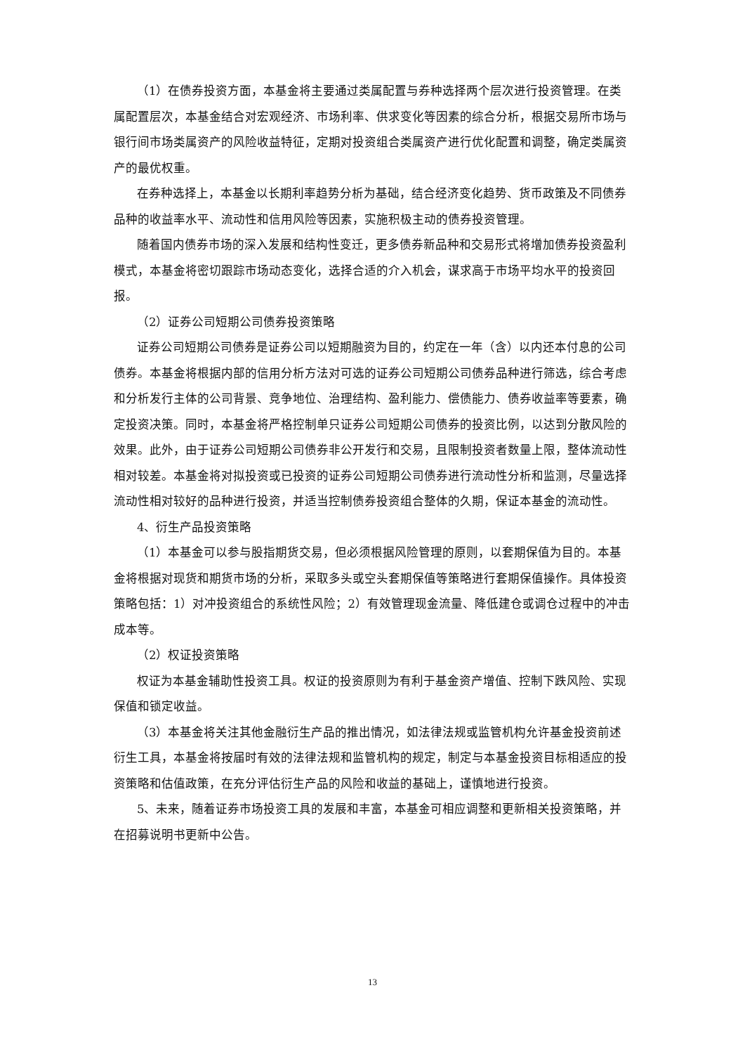（1）在债券投资方面，本基金将主要通过类属配置与券种选择两个层次进行投资管理。在类属配置层次，本基金结合对宏观经济、市场利率、供求变化等因素的综合分析，根据交易所市场与银行间市场类属资产的风险收益特征，定期对投资组合类属资产进行优化配置和调整，确定类属资产的最优权重。
在券种选择上，本基金以长期利率趋势分析为基础，结合经济变化趋势、货币政策及不同债券品种的收益率水平、流动性和信用风险等因素，实施积极主动的债券投资管理。
随着国内债券市场的深入发展和结构性变迁，更多债券新品种和交易形式将增加债券投资盈利模式，本基金将密切跟踪市场动态变化，选择合适的介入机会，谋求高于市场平均水平的投资回报。
（2）证券公司短期公司债券投资策略
证券公司短期公司债券是证券公司以短期融资为目的，约定在一年（含）以内还本付息的公司债券。本基金将根据内部的信用分析方法对可选的证券公司短期公司债券品种进行筛选，综合考虑和分析发行主体的公司背景、竞争地位、治理结构、盈利能力、偿债能力、债券收益率等要素，确定投资决策。同时，本基金将严格控制单只证券公司短期公司债券的投资比例，以达到分散风险的效果。此外，由于证券公司短期公司债券非公开发行和交易，且限制投资者数量上限，整体流动性相对较差。本基金将对拟投资或已投资的证券公司短期公司债券进行流动性分析和监测，尽量选择流动性相对较好的品种进行投资，并适当控制债券投资组合整体的久期，保证本基金的流动性。
4、衍生产品投资策略
（1）本基金可以参与股指期货交易，但必须根据风险管理的原则，以套期保值为目的。本基金将根据对现货和期货市场的分析，采取多头或空头套期保值等策略进行套期保值操作。具体投资策略包括：1）对冲投资组合的系统性风险；2）有效管理现金流量、降低建仓或调仓过程中的冲击成本等。
（2）权证投资策略
权证为本基金辅助性投资工具。权证的投资原则为有利于基金资产增值、控制下跌风险、实现保值和锁定收益。
（3）本基金将关注其他金融衍生产品的推出情况，如法律法规或监管机构允许基金投资前述衍生工具，本基金将按届时有效的法律法规和监管机构的规定，制定与本基金投资目标相适应的投资策略和估值政策，在充分评估衍生产品的风险和收益的基础上，谨慎地进行投资。
5、未来，随着证券市场投资工具的发展和丰富，本基金可相应调整和更新相关投资策略，并在招募说明书更新中公告。
13